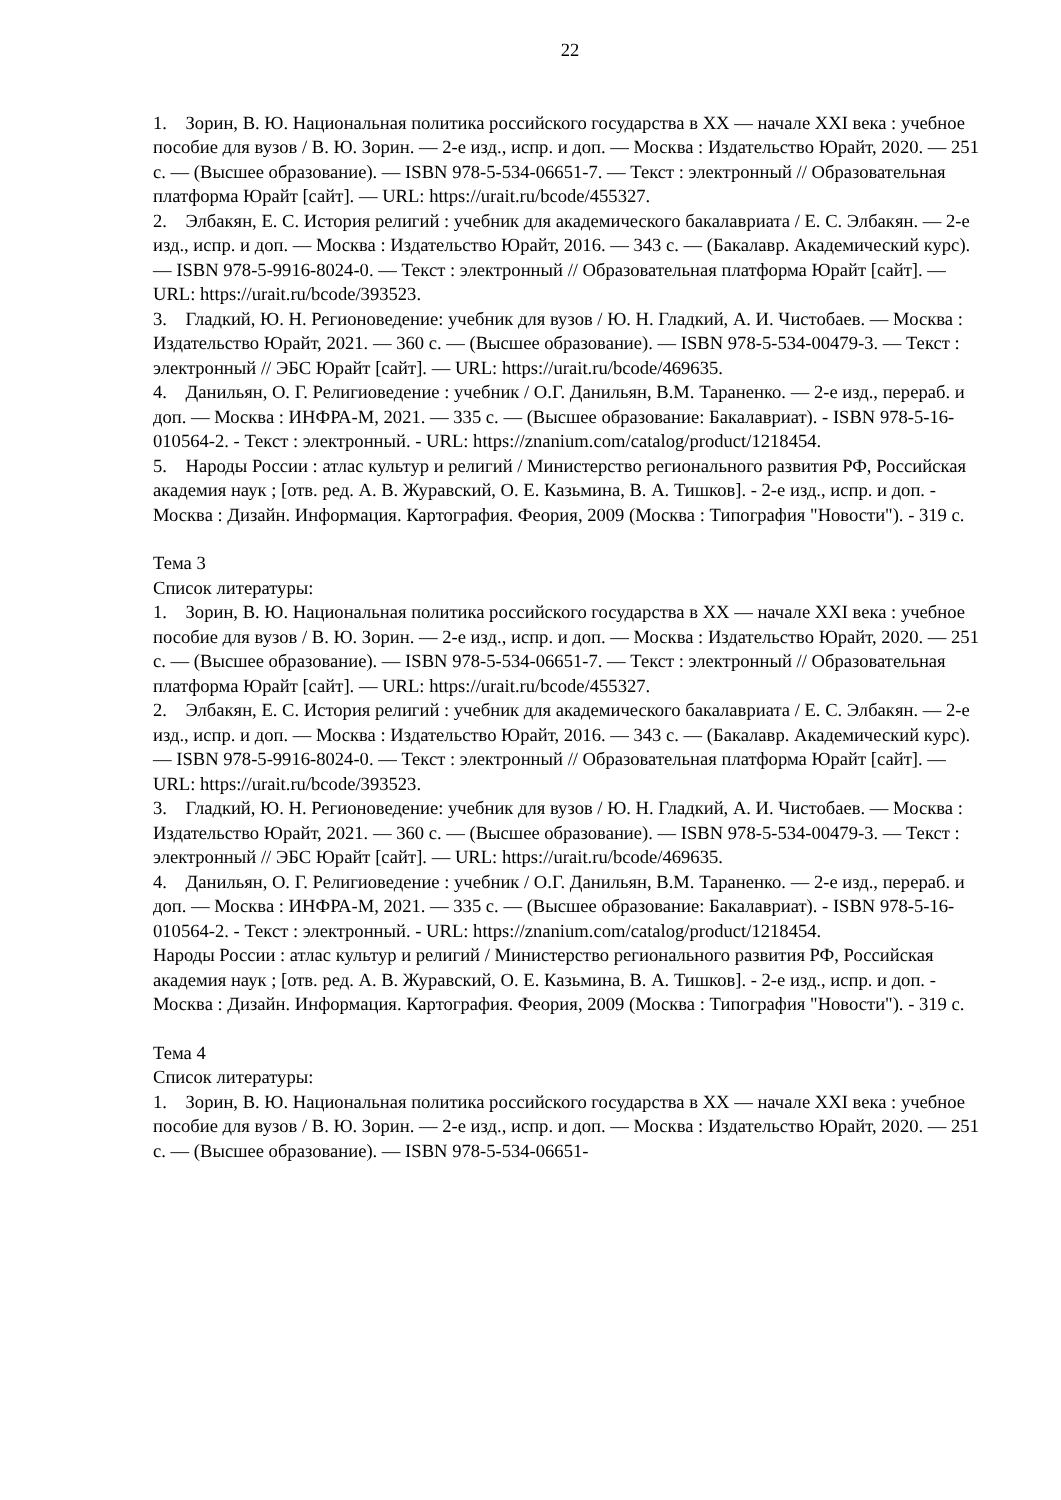22
1. Зорин, В. Ю. Национальная политика российского государства в XX — начале XXI века : учебное пособие для вузов / В. Ю. Зорин. — 2-е изд., испр. и доп. — Москва : Издательство Юрайт, 2020. — 251 с. — (Высшее образование). — ISBN 978-5-534-06651-7. — Текст : электронный // Образовательная платформа Юрайт [сайт]. — URL: https://urait.ru/bcode/455327.
2. Элбакян, Е. С. История религий : учебник для академического бакалавриата / Е. С. Элбакян. — 2-е изд., испр. и доп. — Москва : Издательство Юрайт, 2016. — 343 с. — (Бакалавр. Академический курс). — ISBN 978-5-9916-8024-0. — Текст : электронный // Образовательная платформа Юрайт [сайт]. — URL: https://urait.ru/bcode/393523.
3. Гладкий, Ю. Н. Регионоведение: учебник для вузов / Ю. Н. Гладкий, А. И. Чистобаев. — Москва : Издательство Юрайт, 2021. — 360 с. — (Высшее образование). — ISBN 978-5-534-00479-3. — Текст : электронный // ЭБС Юрайт [сайт]. — URL: https://urait.ru/bcode/469635.
4. Данильян, О. Г. Религиоведение : учебник / О.Г. Данильян, В.М. Тараненко. — 2-е изд., перераб. и доп. — Москва : ИНФРА-М, 2021. — 335 с. — (Высшее образование: Бакалавриат). - ISBN 978-5-16-010564-2. - Текст : электронный. - URL: https://znanium.com/catalog/product/1218454.
5. Народы России : атлас культур и религий / Министерство регионального развития РФ, Российская академия наук ; [отв. ред. А. В. Журавский, О. Е. Казьмина, В. А. Тишков]. - 2-е изд., испр. и доп. - Москва : Дизайн. Информация. Картография. Феория, 2009 (Москва : Типография "Новости"). - 319 с.
Тема 3
Список литературы:
1. Зорин, В. Ю. Национальная политика российского государства в XX — начале XXI века : учебное пособие для вузов / В. Ю. Зорин. — 2-е изд., испр. и доп. — Москва : Издательство Юрайт, 2020. — 251 с. — (Высшее образование). — ISBN 978-5-534-06651-7. — Текст : электронный // Образовательная платформа Юрайт [сайт]. — URL: https://urait.ru/bcode/455327.
2. Элбакян, Е. С. История религий : учебник для академического бакалавриата / Е. С. Элбакян. — 2-е изд., испр. и доп. — Москва : Издательство Юрайт, 2016. — 343 с. — (Бакалавр. Академический курс). — ISBN 978-5-9916-8024-0. — Текст : электронный // Образовательная платформа Юрайт [сайт]. — URL: https://urait.ru/bcode/393523.
3. Гладкий, Ю. Н. Регионоведение: учебник для вузов / Ю. Н. Гладкий, А. И. Чистобаев. — Москва : Издательство Юрайт, 2021. — 360 с. — (Высшее образование). — ISBN 978-5-534-00479-3. — Текст : электронный // ЭБС Юрайт [сайт]. — URL: https://urait.ru/bcode/469635.
4. Данильян, О. Г. Религиоведение : учебник / О.Г. Данильян, В.М. Тараненко. — 2-е изд., перераб. и доп. — Москва : ИНФРА-М, 2021. — 335 с. — (Высшее образование: Бакалавриат). - ISBN 978-5-16-010564-2. - Текст : электронный. - URL: https://znanium.com/catalog/product/1218454.
Народы России : атлас культур и религий / Министерство регионального развития РФ, Российская академия наук ; [отв. ред. А. В. Журавский, О. Е. Казьмина, В. А. Тишков]. - 2-е изд., испр. и доп. - Москва : Дизайн. Информация. Картография. Феория, 2009 (Москва : Типография "Новости"). - 319 с.
Тема 4
Список литературы:
1. Зорин, В. Ю. Национальная политика российского государства в XX — начале XXI века : учебное пособие для вузов / В. Ю. Зорин. — 2-е изд., испр. и доп. — Москва : Издательство Юрайт, 2020. — 251 с. — (Высшее образование). — ISBN 978-5-534-06651-